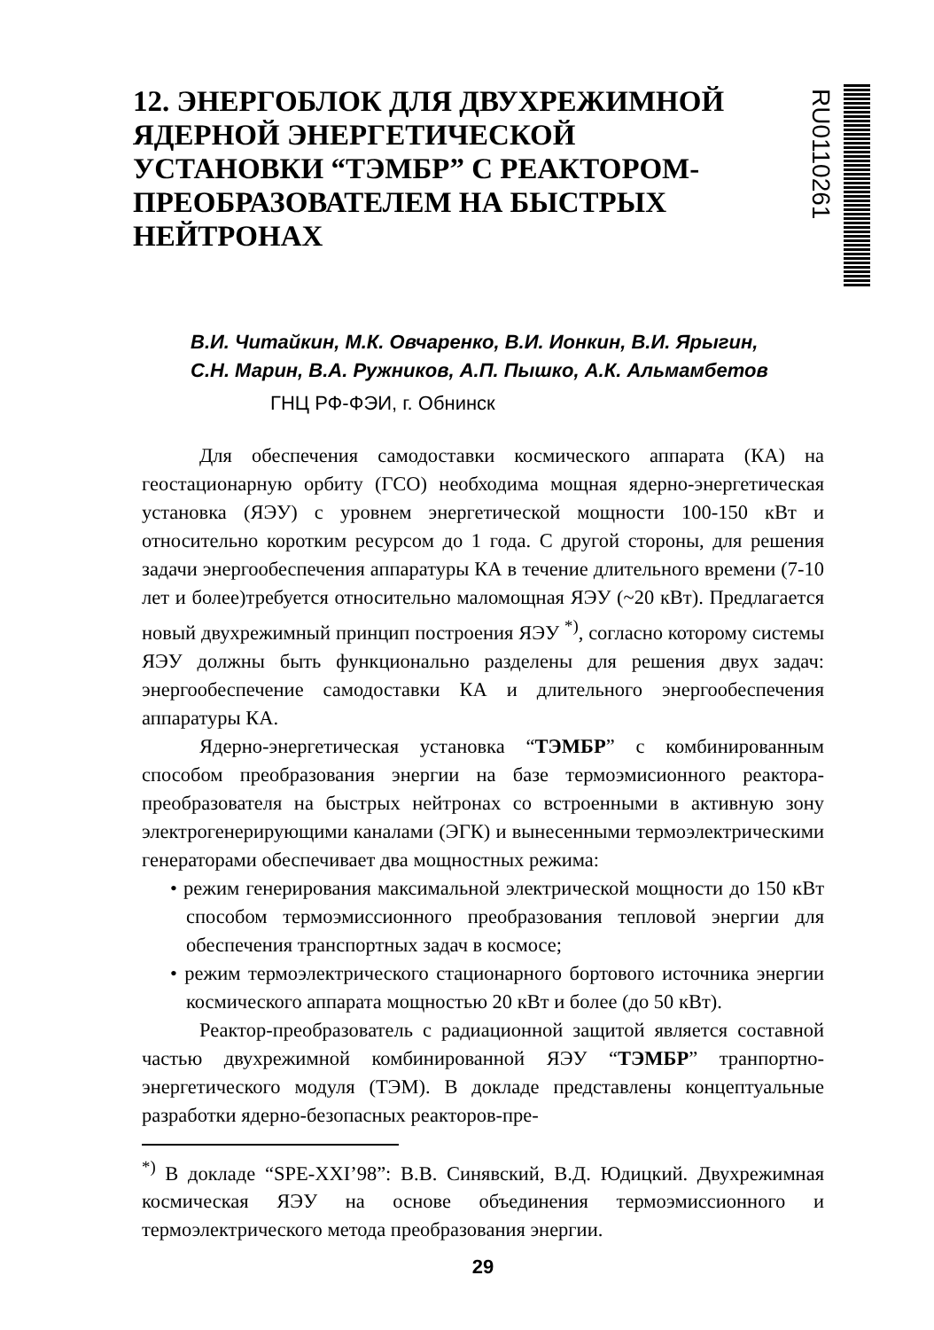12. ЭНЕРГОБЛОК ДЛЯ ДВУХРЕЖИМНОЙ ЯДЕРНОЙ ЭНЕРГЕТИЧЕСКОЙ УСТАНОВКИ “ТЭМБР” С РЕАКТОРОМ-ПРЕОБРАЗОВАТЕЛЕМ НА БЫСТРЫХ НЕЙТРОНАХ
RU0110261
В.И. Читайкин, М.К. Овчаренко, В.И. Ионкин, В.И. Ярыгин,
С.Н. Марин, В.А. Ружников, А.П. Пышко, А.К. Альмамбетов
ГНЦ РФ-ФЭИ, г. Обнинск
Для обеспечения самодоставки космического аппарата (КА) на геостационарную орбиту (ГСО) необходима мощная ядерно-энергетическая установка (ЯЭУ) с уровнем энергетической мощности 100-150 кВт и относительно коротким ресурсом до 1 года. С другой стороны, для решения задачи энергообеспечения аппаратуры КА в течение длительного времени (7-10 лет и более)требуется относительно маломощная ЯЭУ (~20 кВт). Предлагается новый двухрежимный принцип построения ЯЭУ <sup>*)</sup>, согласно которому системы ЯЭУ должны быть функционально разделены для решения двух задач: энергообеспечение самодоставки КА и длительного энергообеспечения аппаратуры КА.
Ядерно-энергетическая установка “ТЭМБР” с комбинированным способом преобразования энергии на базе термоэмисионного реактора-преобразователя на быстрых нейтронах со встроенными в активную зону электрогенерирующими каналами (ЭГК) и вынесенными термоэлектрическими генераторами обеспечивает два мощностных режима:
• режим генерирования максимальной электрической мощности до 150 кВт способом термоэмиссионного преобразования тепловой энергии для обеспечения транспортных задач в космосе;
• режим термоэлектрического стационарного бортового источника энергии космического аппарата мощностью 20 кВт и более (до 50 кВт).
Реактор-преобразователь с радиационной защитой является составной частью двухрежимной комбинированной ЯЭУ “ТЭМБР” транпортно-энергетического модуля (ТЭМ). В докладе представлены концептуальные разработки ядерно-безопасных реакторов-пре-
<sup>*)</sup> В докладе “SPE-XXI’98”: В.В. Синявский, В.Д. Юдицкий. Двухрежимная космическая ЯЭУ на основе объединения термоэмиссионного и термоэлектрического метода преобразования энергии.
29